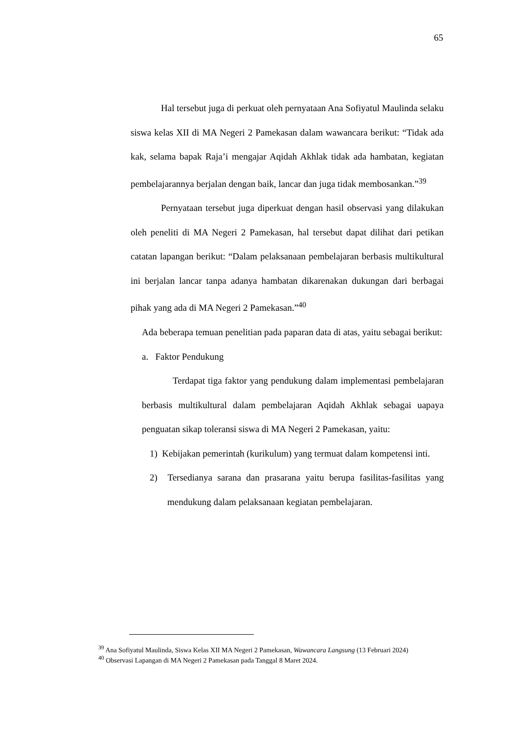65
Hal tersebut juga di perkuat oleh pernyataan Ana Sofiyatul Maulinda selaku siswa kelas XII di MA Negeri 2 Pamekasan dalam wawancara berikut: “Tidak ada kak, selama bapak Raja’i mengajar Aqidah Akhlak tidak ada hambatan, kegiatan pembelajarannya berjalan dengan baik, lancar dan juga tidak membosankan.”<sup>39</sup>
Pernyataan tersebut juga diperkuat dengan hasil observasi yang dilakukan oleh peneliti di MA Negeri 2 Pamekasan, hal tersebut dapat dilihat dari petikan catatan lapangan berikut: “Dalam pelaksanaan pembelajaran berbasis multikultural ini berjalan lancar tanpa adanya hambatan dikarenakan dukungan dari berbagai pihak yang ada di MA Negeri 2 Pamekasan.”<sup>40</sup>
Ada beberapa temuan penelitian pada paparan data di atas, yaitu sebagai berikut:
a. Faktor Pendukung
Terdapat tiga faktor yang pendukung dalam implementasi pembelajaran berbasis multikultural dalam pembelajaran Aqidah Akhlak sebagai uapaya penguatan sikap toleransi siswa di MA Negeri 2 Pamekasan, yaitu:
1) Kebijakan pemerintah (kurikulum) yang termuat dalam kompetensi inti.
2) Tersedianya sarana dan prasarana yaitu berupa fasilitas-fasilitas yang mendukung dalam pelaksanaan kegiatan pembelajaran.
<sup>39</sup> Ana Sofiyatul Maulinda, Siswa Kelas XII MA Negeri 2 Pamekasan, Wawancara Langsung (13 Februari 2024)
<sup>40</sup> Observasi Lapangan di MA Negeri 2 Pamekasan pada Tanggal 8 Maret 2024.